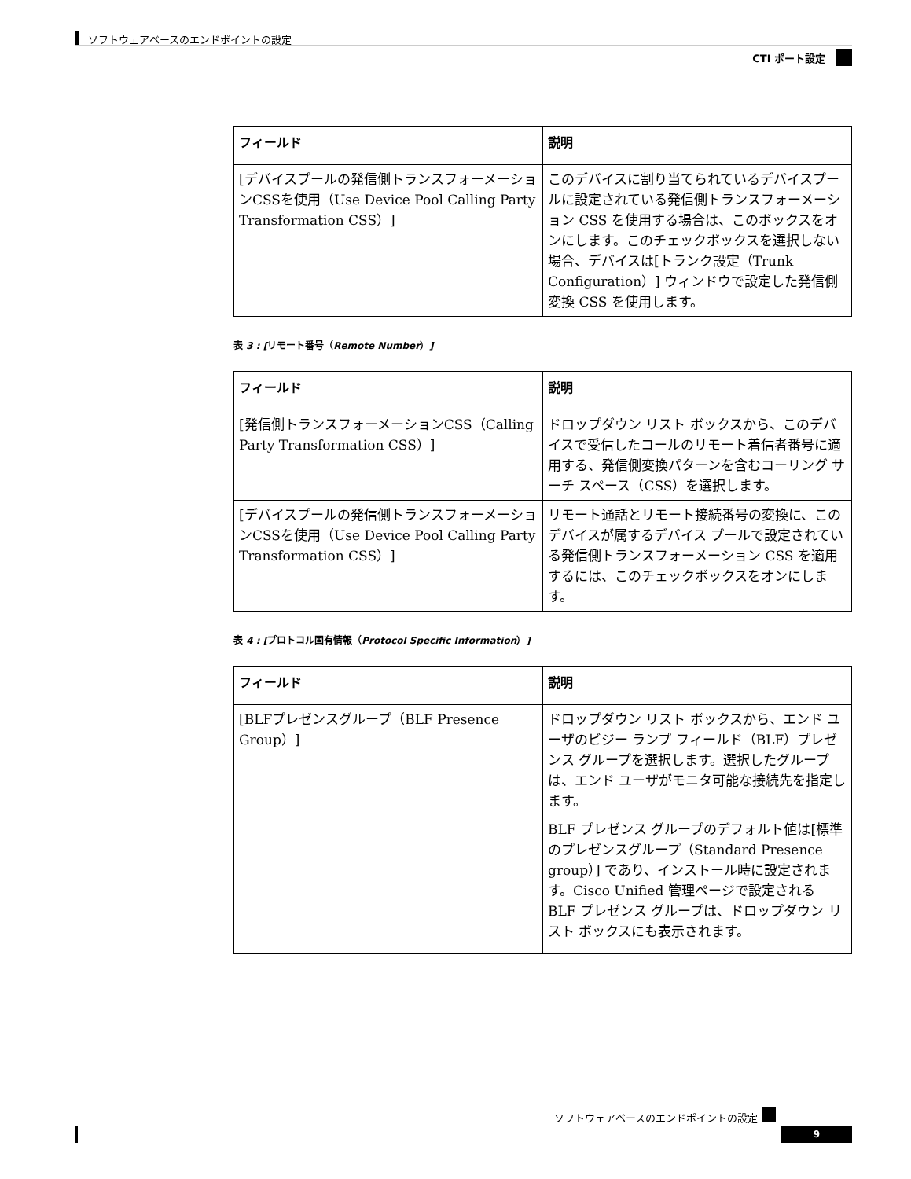ソフトウェアベースのエンドポイントの設定
CTI ポート設定
| フィールド | 説明 |
| --- | --- |
| [デバイスプールの発信側トランスフォーメーションCSSを使用（Use Device Pool Calling Party Transformation CSS）] | このデバイスに割り当てられているデバイスプールに設定されている発信側トランスフォーメーション CSS を使用する場合は、このボックスをオンにします。このチェックボックスを選択しない場合、デバイスは[トランク設定（Trunk Configuration）] ウィンドウで設定した発信側変換 CSS を使用します。 |
表 3 : [リモート番号（Remote Number）]
| フィールド | 説明 |
| --- | --- |
| [発信側トランスフォーメーションCSS（Calling Party Transformation CSS）] | ドロップダウン リスト ボックスから、このデバイスで受信したコールのリモート着信者番号に適用する、発信側変換パターンを含むコーリング サーチ スペース（CSS）を選択します。 |
| [デバイスプールの発信側トランスフォーメーションCSSを使用（Use Device Pool Calling Party Transformation CSS）] | リモート通話とリモート接続番号の変換に、このデバイスが属するデバイス プールで設定されている発信側トランスフォーメーション CSS を適用するには、このチェックボックスをオンにします。 |
表 4 : [プロトコル固有情報（Protocol Specific Information）]
| フィールド | 説明 |
| --- | --- |
| [BLFプレゼンスグループ（BLF Presence Group）] | ドロップダウン リスト ボックスから、エンド ユーザのビジー ランプ フィールド（BLF）プレゼンス グループを選択します。選択したグループは、エンド ユーザがモニタ可能な接続先を指定します。 BLF プレゼンス グループのデフォルト値は[標準のプレゼンスグループ（Standard Presence group）] であり、インストール時に設定されます。Cisco Unified 管理ページで設定される BLF プレゼンス グループは、ドロップダウン リスト ボックスにも表示されます。 |
ソフトウェアベースのエンドポイントの設定
9